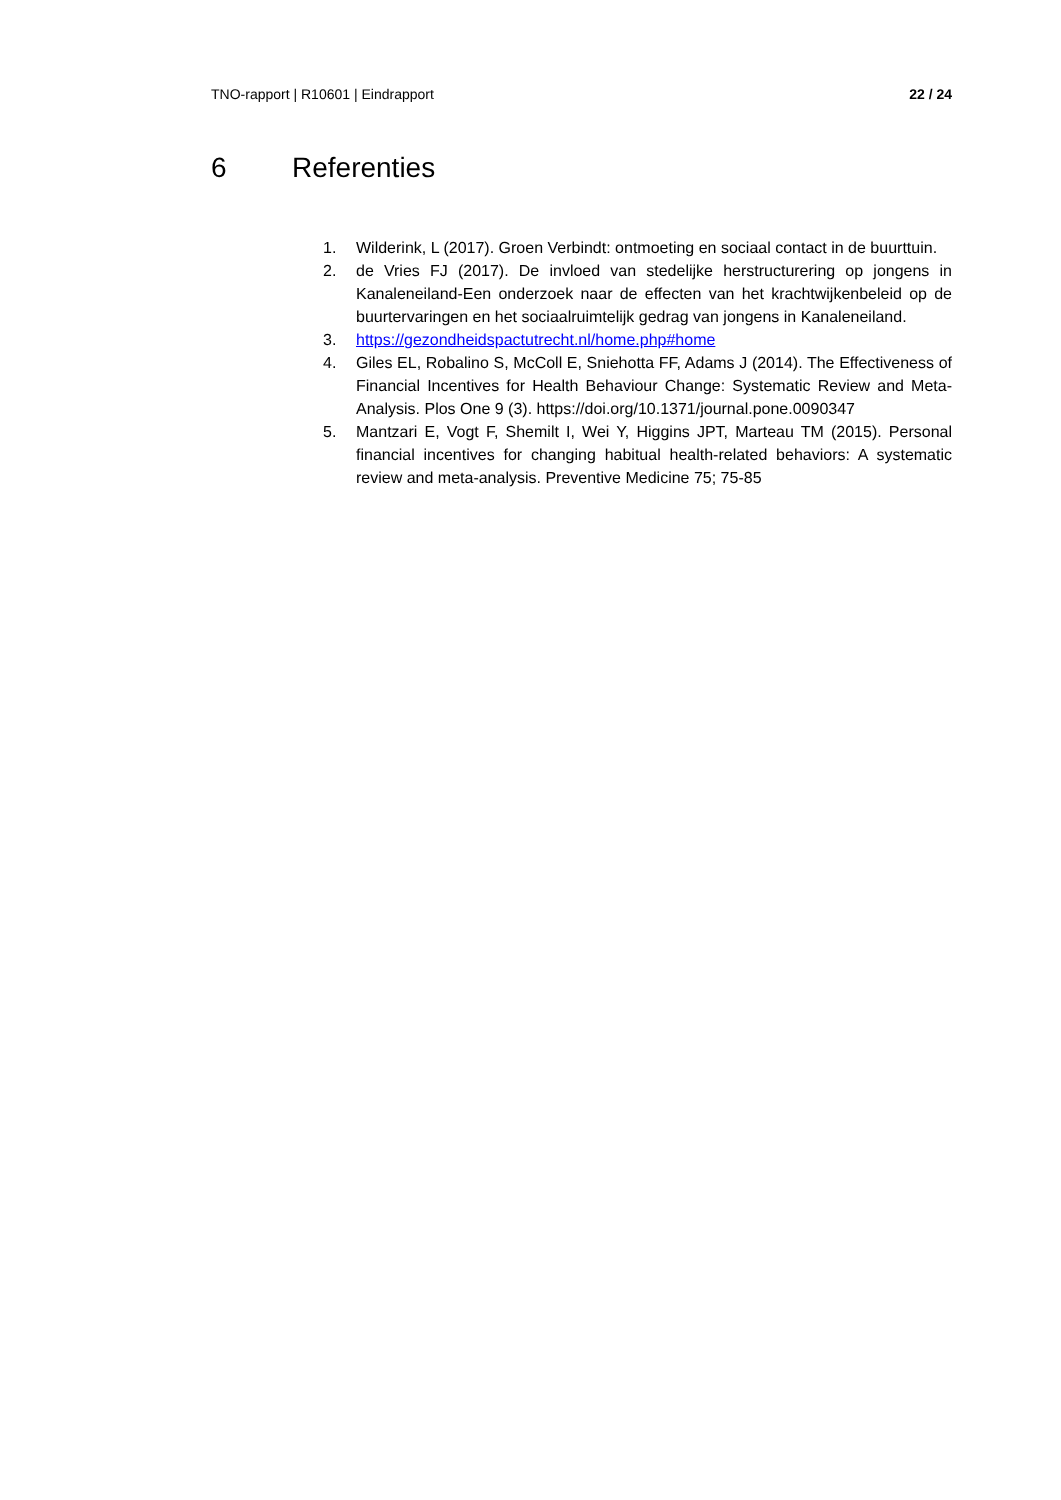TNO-rapport | R10601 | Eindrapport 22 / 24
6 Referenties
1. Wilderink, L (2017). Groen Verbindt: ontmoeting en sociaal contact in de buurttuin.
2. de Vries FJ (2017). De invloed van stedelijke herstructurering op jongens in Kanaleneiland-Een onderzoek naar de effecten van het krachtwijkenbeleid op de buurtervaringen en het sociaalruimtelijk gedrag van jongens in Kanaleneiland.
3. https://gezondheidspactutrecht.nl/home.php#home
4. Giles EL, Robalino S, McColl E, Sniehotta FF, Adams J (2014). The Effectiveness of Financial Incentives for Health Behaviour Change: Systematic Review and Meta-Analysis. Plos One 9 (3). https://doi.org/10.1371/journal.pone.0090347
5. Mantzari E, Vogt F, Shemilt I, Wei Y, Higgins JPT, Marteau TM (2015). Personal financial incentives for changing habitual health-related behaviors: A systematic review and meta-analysis. Preventive Medicine 75; 75-85